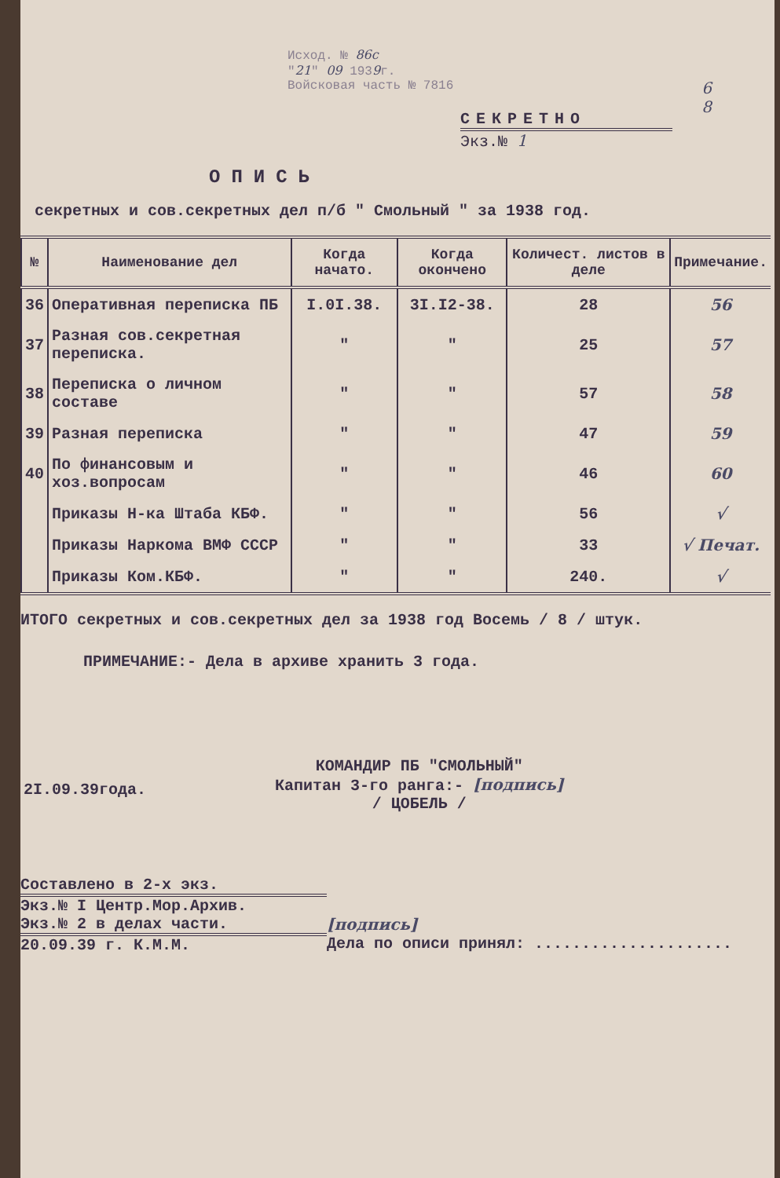Исход. № 86с
"21" 09 1939г.
Войсковая часть № 7816
6
8
СЕКРЕТНО
Экз.№ 1
ОПИСЬ
секретных и сов.секретных дел п/б " Смольный " за 1938 год.
| № | Наименование дел | Когда начато. | Когда окончено | Количест. листов в деле | Примечание. |
| --- | --- | --- | --- | --- | --- |
| 36 | Оперативная переписка ПБ | I.0I.38. | 3I.I2-38. | 28 | 56 |
| 37 | Разная сов.секретная переписка. | " | " | 25 | 57 |
| 38 | Переписка о личном составе | " | " | 57 | 58 |
| 39 | Разная переписка | " | " | 47 | 59 |
| 40 | По финансовым и хоз.вопросам | " | " | 46 | 60 |
| | Приказы Н-ка Штаба КБФ. | " | " | 56 | √ |
| | Приказы Наркома ВМФ СССР | " | " | 33 | √ Печат. |
| | Приказы Ком.КБФ. | " | " | 240. | √ |
ИТОГО секретных и сов.секретных дел за 1938 год Восемь / 8 / штук.
ПРИМЕЧАНИЕ:- Дела в архиве хранить 3 года.
2I.09.39года.
КОМАНДИР ПБ "СМОЛЬНЫЙ"
Капитан 3-го ранга:- [подпись]
/ ЦОБЕЛЬ /
Составлено в 2-х экз.
Экз.№ I Центр.Мор.Архив.
Экз.№ 2 в делах части.
20.09.39 г. К.М.М.
[подпись]
Дела по описи принял: .....................